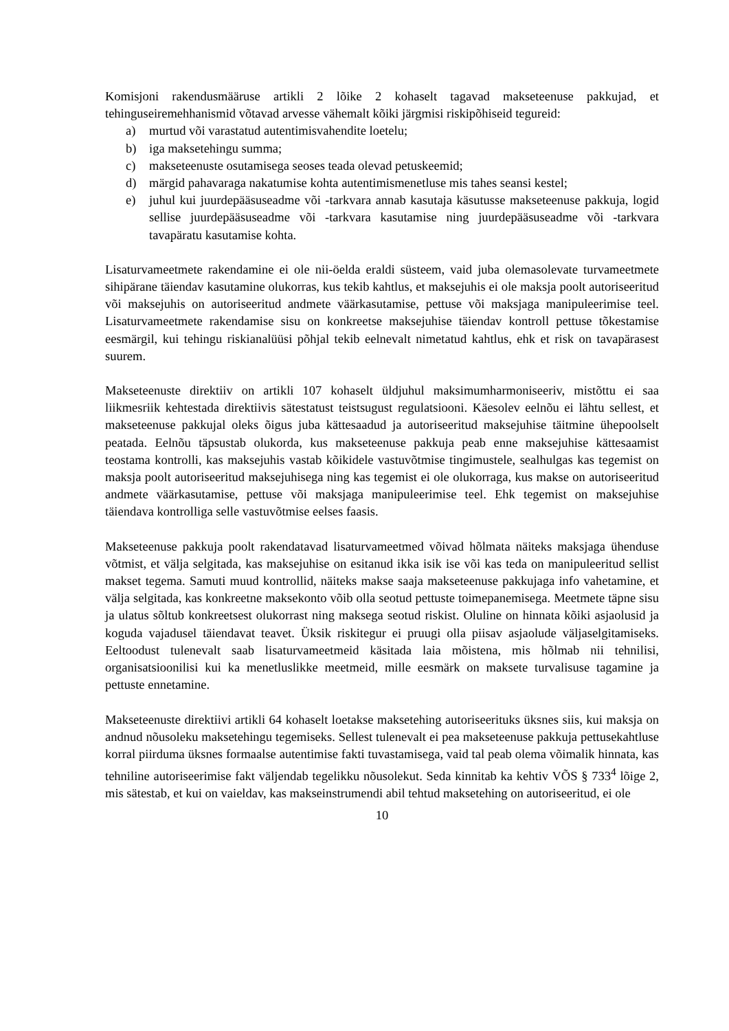Komisjoni rakendusmääruse artikli 2 lõike 2 kohaselt tagavad makseteenuse pakkujad, et tehinguseiremehhanismid võtavad arvesse vähemalt kõiki järgmisi riskipõhiseid tegureid:
a) murtud või varastatud autentimisvahendite loetelu;
b) iga maksetehingu summa;
c) makseteenuste osutamisega seoses teada olevad petuskeemid;
d) märgid pahavaraga nakatumise kohta autentimismenetluse mis tahes seansi kestel;
e) juhul kui juurdepääsuseadme või -tarkvara annab kasutaja käsutusse makseteenuse pakkuja, logid sellise juurdepääsuseadme või -tarkvara kasutamise ning juurdepääsuseadme või -tarkvara tavapäratu kasutamise kohta.
Lisaturvameetmete rakendamine ei ole nii-öelda eraldi süsteem, vaid juba olemasolevate turvameetmete sihipärane täiendav kasutamine olukorras, kus tekib kahtlus, et maksejuhis ei ole maksja poolt autoriseeritud või maksejuhis on autoriseeritud andmete väärkasutamise, pettuse või maksjaga manipuleerimise teel. Lisaturvameetmete rakendamise sisu on konkreetse maksejuhise täiendav kontroll pettuse tõkestamise eesmärgil, kui tehingu riskianalüüsi põhjal tekib eelnevalt nimetatud kahtlus, ehk et risk on tavapärasest suurem.
Makseteenuste direktiiv on artikli 107 kohaselt üldjuhul maksimumharmoniseeriv, mistõttu ei saa liikmesriik kehtestada direktiivis sätestatust teistsugust regulatsiooni. Käesolev eelnõu ei lähtu sellest, et makseteenuse pakkujal oleks õigus juba kättesaadud ja autoriseeritud maksejuhise täitmine ühepoolselt peatada. Eelnõu täpsustab olukorda, kus makseteenuse pakkuja peab enne maksejuhise kättesaamist teostama kontrolli, kas maksejuhis vastab kõikidele vastuvõtmise tingimustele, sealhulgas kas tegemist on maksja poolt autoriseeritud maksejuhisega ning kas tegemist ei ole olukorraga, kus makse on autoriseeritud andmete väärkasutamise, pettuse või maksjaga manipuleerimise teel. Ehk tegemist on maksejuhise täiendava kontrolliga selle vastuvõtmise eelses faasis.
Makseteenuse pakkuja poolt rakendatavad lisaturvameetmed võivad hõlmata näiteks maksjaga ühenduse võtmist, et välja selgitada, kas maksejuhise on esitanud ikka isik ise või kas teda on manipuleeritud sellist makset tegema. Samuti muud kontrollid, näiteks makse saaja makseteenuse pakkujaga info vahetamine, et välja selgitada, kas konkreetne maksekonto võib olla seotud pettuste toimepanemisega. Meetmete täpne sisu ja ulatus sõltub konkreetsest olukorrast ning maksega seotud riskist. Oluline on hinnata kõiki asjaolusid ja koguda vajadusel täiendavat teavet. Üksik riskitegur ei pruugi olla piisav asjaolude väljaselgitamiseks. Eeltoodust tulenevalt saab lisaturvameetmeid käsitada laia mõistena, mis hõlmab nii tehnilisi, organisatsioonilisi kui ka menetluslikke meetmeid, mille eesmärk on maksete turvalisuse tagamine ja pettuste ennetamine.
Makseteenuste direktiivi artikli 64 kohaselt loetakse maksetehing autoriseerituks üksnes siis, kui maksja on andnud nõusoleku maksetehingu tegemiseks. Sellest tulenevalt ei pea makseteenuse pakkuja pettusekahtluse korral piirduma üksnes formaalse autentimise fakti tuvastamisega, vaid tal peab olema võimalik hinnata, kas tehniline autoriseerimise fakt väljendab tegelikku nõusolekut. Seda kinnitab ka kehtiv VÕS § 733<sup>4</sup> lõige 2, mis sätestab, et kui on vaieldav, kas makseinstrumendi abil tehtud maksetehing on autoriseeritud, ei ole
10